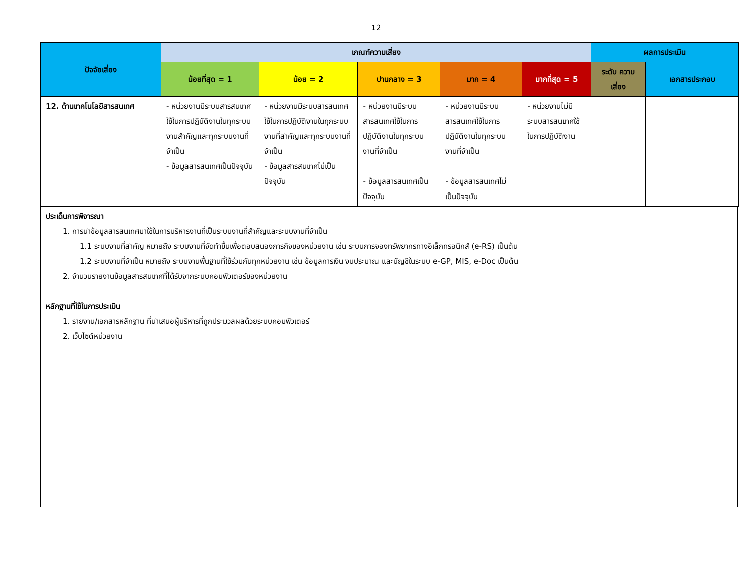12
| ปัจจัยเสี่ยง | เกณฑ์ความเสี่ยง | | | | | ผลการประเมิน | |
| --- | --- | --- | --- | --- | --- | --- | --- |
| | น้อยที่สุด = 1 | น้อย = 2 | ปานกลาง = 3 | มาก = 4 | มากที่สุด = 5 | ระดับ ความเสี่ยง | เอกสารประกอบ |
| 12. ด้านเทคโนโลยีสารสนเทศ | - หน่วยงานมีระบบสารสนเทศใช้ในการปฏิบัติงานในทุกระบบงานสำคัญและทุกระบบงานที่จำเป็น - ข้อมูลสารสนเทศเป็นปัจจุบัน | - หน่วยงานมีระบบสารสนเทศใช้ในการปฏิบัติงานในทุกระบบงานที่สำคัญและทุกระบบงานที่จำเป็น - ข้อมูลสารสนเทศไม่เป็นปัจจุบัน | - หน่วยงานมีระบบสารสนเทศใช้ในการปฏิบัติงานในทุกระบบงานที่จำเป็น - ข้อมูลสารสนเทศเป็นปัจจุบัน | - หน่วยงานมีระบบสารสนเทศใช้ในการปฏิบัติงานในทุกระบบงานที่จำเป็น - ข้อมูลสารสนเทศไม่เป็นปัจจุบัน | - หน่วยงานไม่มีระบบสารสนเทศใช้ในการปฏิบัติงาน | | |
ประเด็นการพิจารณา
1. การนำข้อมูลสารสนเทศมาใช้ในการบริหารงานที่เป็นระบบงานที่สำคัญและระบบงานที่จำเป็น
1.1 ระบบงานที่สำคัญ หมายถึง ระบบงานที่จัดทำขึ้นเพื่อตอบสนองภารกิจของหน่วยงาน เช่น ระบบการจองทรัพยากรทางอิเล็กทรอนิกส์ (e-RS) เป็นต้น
1.2 ระบบงานที่จำเป็น หมายถึง ระบบงานพื้นฐานที่ใช้ร่วมกันทุกหน่วยงาน เช่น ข้อมูลการเงิน งบประมาณ และบัญชีในระบบ e-GP, MIS, e-Doc เป็นต้น
2. จำนวนรายงานข้อมูลสารสนเทศที่ได้รับจากระบบคอมพิวเตอร์ของหน่วยงาน
หลักฐานที่ใช้ในการประเมิน
1. รายงาน/เอกสารหลักฐาน ที่นำเสนอผู้บริหารที่ถูกประมวลผลด้วยระบบคอมพิวเตอร์
2. เว็บไซต์หน่วยงาน